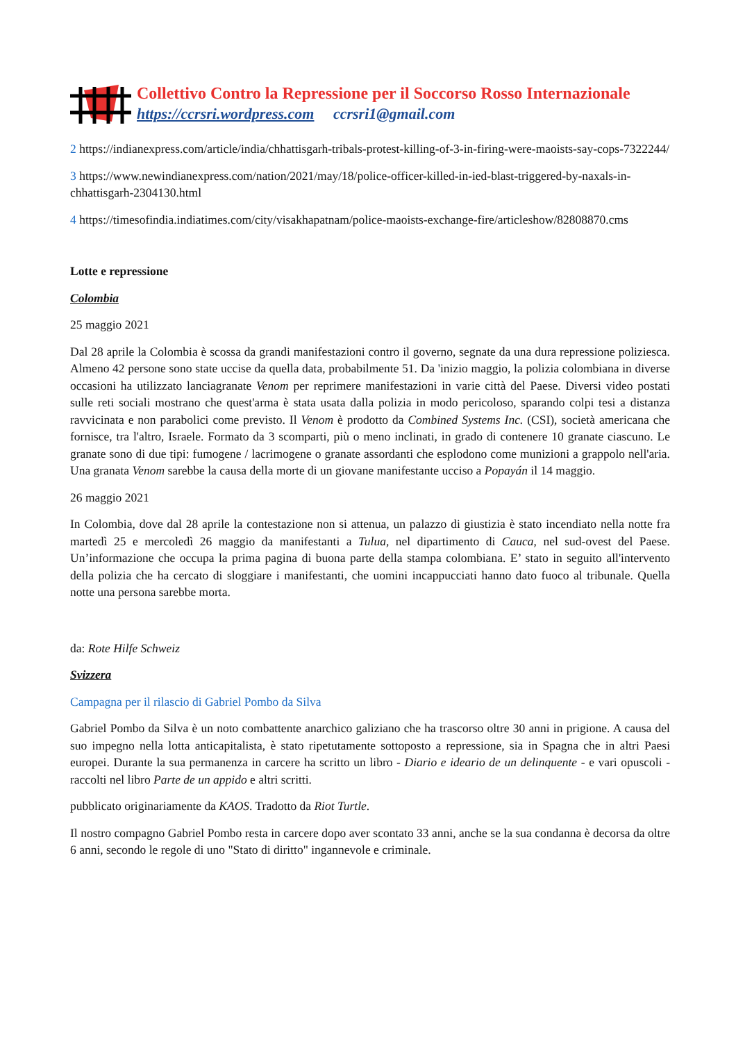Collettivo Contro la Repressione per il Soccorso Rosso Internazionale
https://ccrsri.wordpress.com ccrsri1@gmail.com
2 https://indianexpress.com/article/india/chhattisgarh-tribals-protest-killing-of-3-in-firing-were-maoists-say-cops-7322244/
3 https://www.newindianexpress.com/nation/2021/may/18/police-officer-killed-in-ied-blast-triggered-by-naxals-in-chhattisgarh-2304130.html
4 https://timesofindia.indiatimes.com/city/visakhapatnam/police-maoists-exchange-fire/articleshow/82808870.cms
Lotte e repressione
Colombia
25 maggio 2021
Dal 28 aprile la Colombia è scossa da grandi manifestazioni contro il governo, segnate da una dura repressione poliziesca. Almeno 42 persone sono state uccise da quella data, probabilmente 51. Da 'inizio maggio, la polizia colombiana in diverse occasioni ha utilizzato lanciagranate Venom per reprimere manifestazioni in varie città del Paese. Diversi video postati sulle reti sociali mostrano che quest'arma è stata usata dalla polizia in modo pericoloso, sparando colpi tesi a distanza ravvicinata e non parabolici come previsto. Il Venom è prodotto da Combined Systems Inc. (CSI), società americana che fornisce, tra l'altro, Israele. Formato da 3 scomparti, più o meno inclinati, in grado di contenere 10 granate ciascuno. Le granate sono di due tipi: fumogene / lacrimogene o granate assordanti che esplodono come munizioni a grappolo nell'aria. Una granata Venom sarebbe la causa della morte di un giovane manifestante ucciso a Popayán il 14 maggio.
26 maggio 2021
In Colombia, dove dal 28 aprile la contestazione non si attenua, un palazzo di giustizia è stato incendiato nella notte fra martedì 25 e mercoledì 26 maggio da manifestanti a Tulua, nel dipartimento di Cauca, nel sud-ovest del Paese. Un’informazione che occupa la prima pagina di buona parte della stampa colombiana. E’ stato in seguito all'intervento della polizia che ha cercato di sloggiare i manifestanti, che uomini incappucciati hanno dato fuoco al tribunale. Quella notte una persona sarebbe morta.
da: Rote Hilfe Schweiz
Svizzera
Campagna per il rilascio di Gabriel Pombo da Silva
Gabriel Pombo da Silva è un noto combattente anarchico galiziano che ha trascorso oltre 30 anni in prigione. A causa del suo impegno nella lotta anticapitalista, è stato ripetutamente sottoposto a repressione, sia in Spagna che in altri Paesi europei. Durante la sua permanenza in carcere ha scritto un libro - Diario e ideario de un delinquente - e vari opuscoli - raccolti nel libro Parte de un appido e altri scritti.
pubblicato originariamente da KAOS. Tradotto da Riot Turtle.
Il nostro compagno Gabriel Pombo resta in carcere dopo aver scontato 33 anni, anche se la sua condanna è decorsa da oltre 6 anni, secondo le regole di uno "Stato di diritto" ingannevole e criminale.